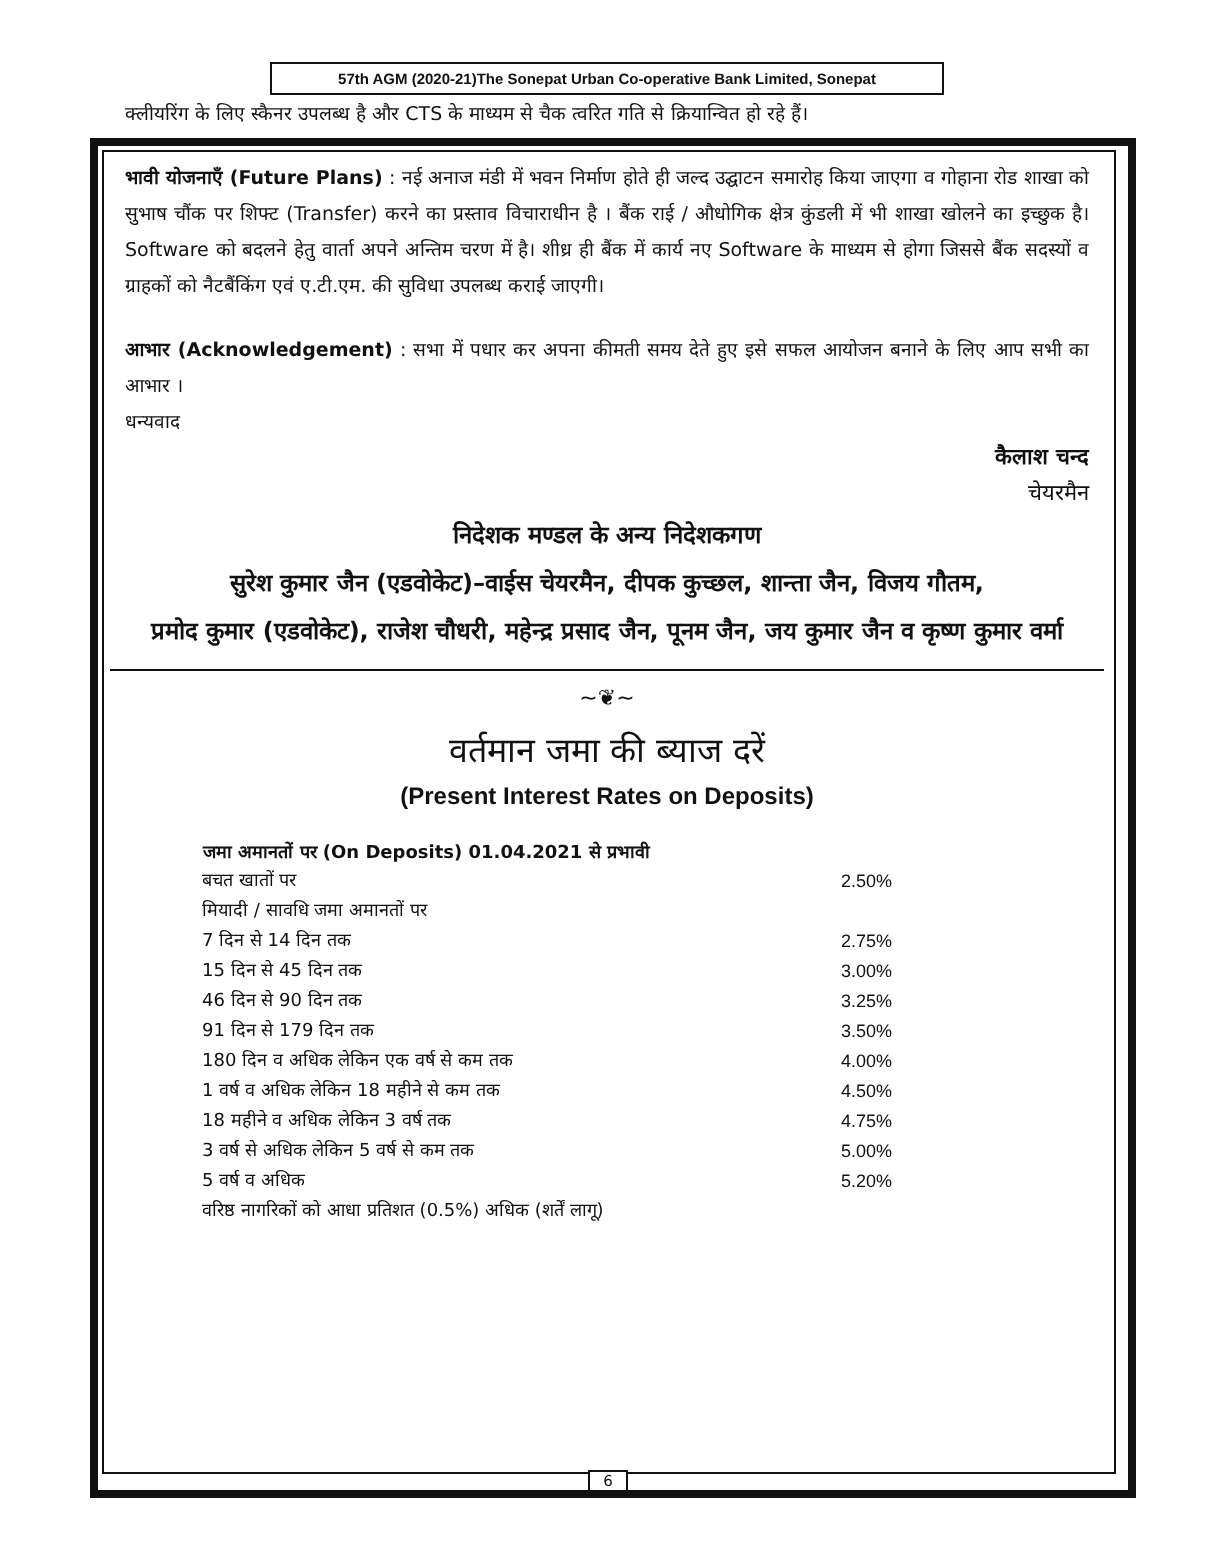57th AGM (2020-21)The Sonepat Urban Co-operative Bank Limited, Sonepat
क्लीयरिंग के लिए स्कैनर उपलब्ध है और CTS के माध्यम से चैक त्वरित गति से क्रियान्वित हो रहे हैं।
भावी योजनाएँ (Future Plans) : नई अनाज मंडी में भवन निर्माण होते ही जल्द उद्घाटन समारोह किया जाएगा व गोहाना रोड शाखा को सुभाष चौंक पर शिफ्ट (Transfer) करने का प्रस्ताव विचाराधीन है । बैंक राई / औधोगिक क्षेत्र कुंडली में भी शाखा खोलने का इच्छुक है। Software को बदलने हेतु वार्ता अपने अन्तिम चरण में है। शीध्र ही बैंक में कार्य नए Software के माध्यम से होगा जिससे बैंक सदस्यों व ग्राहकों को नैटबैंकिंग एवं ए.टी.एम. की सुविधा उपलब्ध कराई जाएगी।
आभार (Acknowledgement) : सभा में पधार कर अपना कीमती समय देते हुए इसे सफल आयोजन बनाने के लिए आप सभी का आभार ।
धन्यवाद
कैलाश चन्द
चेयरमैन
निदेशक मण्डल के अन्य निदेशकगण
सुरेश कुमार जैन (एडवोकेट)–वाईस चेयरमैन, दीपक कुच्छल, शान्ता जैन, विजय गौतम,
प्रमोद कुमार (एडवोकेट), राजेश चौधरी, महेन्द्र प्रसाद जैन, पूनम जैन, जय कुमार जैन व कृष्ण कुमार वर्मा
~❦~
वर्तमान जमा की ब्याज दरें
(Present Interest Rates on Deposits)
| जमा अमानतों पर (On Deposits) 01.04.2021 से प्रभावी | |
| --- | --- |
| बचत खातों पर | 2.50% |
| मियादी / सावधि जमा अमानतों पर | |
| 7 दिन से 14 दिन तक | 2.75% |
| 15 दिन से 45 दिन तक | 3.00% |
| 46 दिन से 90 दिन तक | 3.25% |
| 91 दिन से 179 दिन तक | 3.50% |
| 180 दिन व अधिक लेकिन एक वर्ष से कम तक | 4.00% |
| 1 वर्ष व अधिक लेकिन 18 महीने से कम तक | 4.50% |
| 18 महीने व अधिक लेकिन 3 वर्ष तक | 4.75% |
| 3 वर्ष से अधिक लेकिन 5 वर्ष से कम तक | 5.00% |
| 5 वर्ष व अधिक | 5.20% |
| वरिष्ठ नागरिकों को आधा प्रतिशत (0.5%) अधिक (शर्तें लागू) | |
6